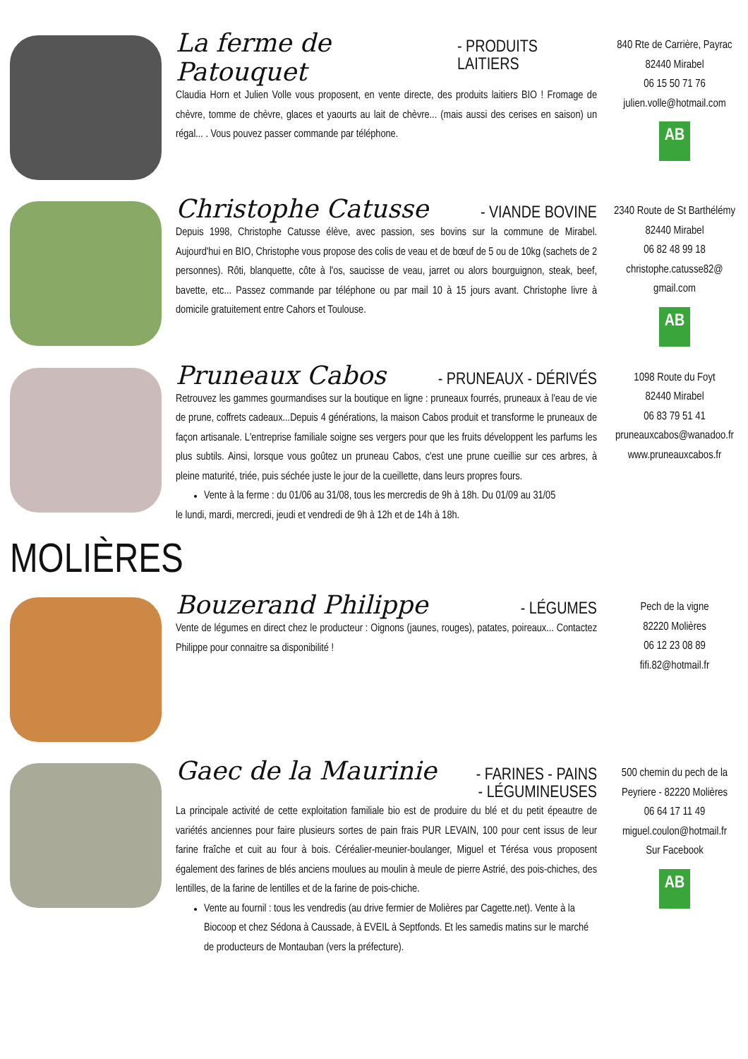La ferme de Patouquet - PRODUITS LAITIERS
Claudia Horn et Julien Volle vous proposent, en vente directe, des produits laitiers BIO ! Fromage de chèvre, tomme de chèvre, glaces et yaourts au lait de chèvre... (mais aussi des cerises en saison) un régal... . Vous pouvez passer commande par téléphone.
840 Rte de Carrière, Payrac
82440 Mirabel
06 15 50 71 76
julien.volle@hotmail.com
AB
Christophe Catusse - VIANDE BOVINE
Depuis 1998, Christophe Catusse élève, avec passion, ses bovins sur la commune de Mirabel. Aujourd'hui en BIO, Christophe vous propose des colis de veau et de bœuf de 5 ou de 10kg (sachets de 2 personnes). Rôti, blanquette, côte à l'os, saucisse de veau, jarret ou alors bourguignon, steak, beef, bavette, etc... Passez commande par téléphone ou par mail 10 à 15 jours avant. Christophe livre à domicile gratuitement entre Cahors et Toulouse.
2340 Route de St Barthélémy
82440 Mirabel
06 82 48 99 18
christophe.catusse82@
gmail.com
AB
Pruneaux Cabos - PRUNEAUX - DÉRIVÉS
Retrouvez les gammes gourmandises sur la boutique en ligne : pruneaux fourrés, pruneaux à l'eau de vie de prune, coffrets cadeaux...Depuis 4 générations, la maison Cabos produit et transforme le pruneaux de façon artisanale. L'entreprise familiale soigne ses vergers pour que les fruits développent les parfums les plus subtils. Ainsi, lorsque vous goûtez un pruneau Cabos, c'est une prune cueillie sur ces arbres, à pleine maturité, triée, puis séchée juste le jour de la cueillette, dans leurs propres fours.
Vente à la ferme : du 01/06 au 31/08, tous les mercredis de 9h à 18h. Du 01/09 au 31/05
le lundi, mardi, mercredi, jeudi et vendredi de 9h à 12h et de 14h à 18h.
1098 Route du Foyt
82440 Mirabel
06 83 79 51 41
pruneauxcabos@wanadoo.fr
www.pruneauxcabos.fr
MOLIÈRES
Bouzerand Philippe - LÉGUMES
Vente de légumes en direct chez le producteur : Oignons (jaunes, rouges), patates, poireaux... Contactez Philippe pour connaitre sa disponibilité !
Pech de la vigne
82220 Molières
06 12 23 08 89
fifi.82@hotmail.fr
Gaec de la Maurinie - FARINES - PAINS
- LÉGUMINEUSES
La principale activité de cette exploitation familiale bio est de produire du blé et du petit épeautre de variétés anciennes pour faire plusieurs sortes de pain frais PUR LEVAIN, 100 pour cent issus de leur farine fraîche et cuit au four à bois. Céréalier-meunier-boulanger, Miguel et Térésa vous proposent également des farines de blés anciens moulues au moulin à meule de pierre Astrié, des pois-chiches, des lentilles, de la farine de lentilles et de la farine de pois-chiche.
Vente au fournil : tous les vendredis (au drive fermier de Molières par Cagette.net). Vente à la Biocoop et chez Sédona à Caussade, à EVEIL à Septfonds. Et les samedis matins sur le marché de producteurs de Montauban (vers la préfecture).
500 chemin du pech de la
Peyriere - 82220 Molières
06 64 17 11 49
miguel.coulon@hotmail.fr
Sur Facebook
AB